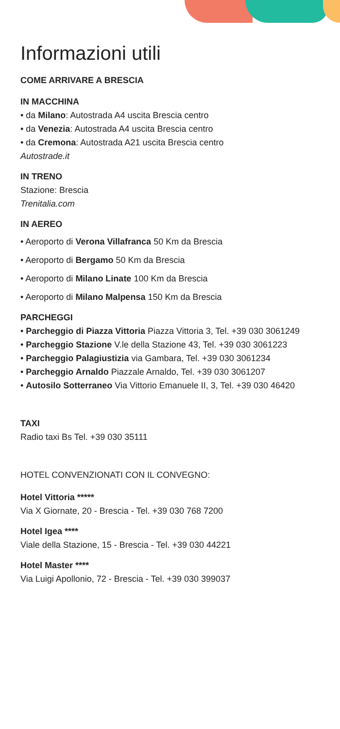Informazioni utili
COME ARRIVARE A BRESCIA
IN MACCHINA
• da Milano: Autostrada A4 uscita Brescia centro
• da Venezia: Autostrada A4 uscita Brescia centro
• da Cremona: Autostrada A21 uscita Brescia centro
Autostrade.it
IN TRENO
Stazione: Brescia
Trenitalia.com
IN AEREO
• Aeroporto di Verona Villafranca 50 Km da Brescia
• Aeroporto di Bergamo 50 Km da Brescia
• Aeroporto di Milano Linate 100 Km da Brescia
• Aeroporto di Milano Malpensa 150 Km da Brescia
PARCHEGGI
• Parcheggio di Piazza Vittoria Piazza Vittoria 3, Tel. +39 030 3061249
• Parcheggio Stazione V.le della Stazione 43, Tel. +39 030 3061223
• Parcheggio Palagiustizia via Gambara, Tel. +39 030 3061234
• Parcheggio Arnaldo Piazzale Arnaldo, Tel. +39 030 3061207
• Autosilo Sotterraneo Via Vittorio Emanuele II, 3, Tel. +39 030 46420
TAXI
Radio taxi Bs Tel. +39 030 35111
HOTEL CONVENZIONATI CON IL CONVEGNO:
Hotel Vittoria *****
Via X Giornate, 20 - Brescia - Tel. +39 030 768 7200
Hotel Igea ****
Viale della Stazione, 15 - Brescia - Tel. +39 030 44221
Hotel Master ****
Via Luigi Apollonio, 72 - Brescia - Tel. +39 030 399037